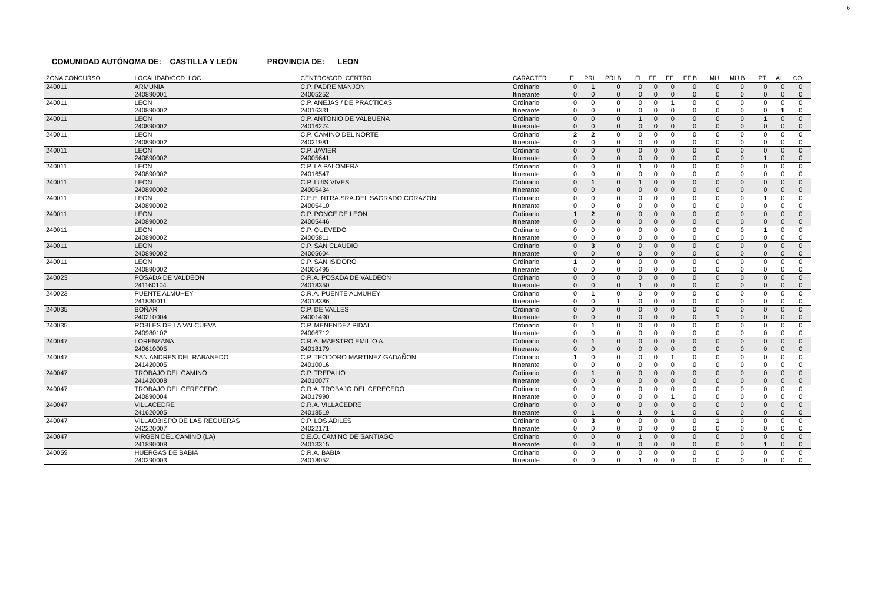6
COMUNIDAD AUTÓNOMA DE: CASTILLA Y LEÓN PROVINCIA DE: LEON
| ZONA CONCURSO | LOCALIDAD/COD. LOC | CENTRO/COD. CENTRO | CARACTER | EI | PRI | PRI B | FI | FF | EF | EF B | MU | MU B | PT | AL | CO |
| --- | --- | --- | --- | --- | --- | --- | --- | --- | --- | --- | --- | --- | --- | --- | --- |
| 240011 | ARMUNIA | C.P. PADRE MANJON | Ordinario | 0 | 1 | 0 | 0 | 0 | 0 | 0 | 0 | 0 | 0 | 0 | 0 |
| | 240890001 | 24005252 | Itinerante | 0 | 0 | 0 | 0 | 0 | 0 | 0 | 0 | 0 | 0 | 0 | 0 |
| 240011 | LEON | C.P. ANEJAS / DE PRACTICAS | Ordinario | 0 | 0 | 0 | 0 | 0 | 1 | 0 | 0 | 0 | 0 | 0 | 0 |
| | 240890002 | 24016331 | Itinerante | 0 | 0 | 0 | 0 | 0 | 0 | 0 | 0 | 0 | 0 | 1 | 0 |
| 240011 | LEON | C.P. ANTONIO DE VALBUENA | Ordinario | 0 | 0 | 0 | 1 | 0 | 0 | 0 | 0 | 0 | 1 | 0 | 0 |
| | 240890002 | 24016274 | Itinerante | 0 | 0 | 0 | 0 | 0 | 0 | 0 | 0 | 0 | 0 | 0 | 0 |
| 240011 | LEON | C.P. CAMINO DEL NORTE | Ordinario | 2 | 2 | 0 | 0 | 0 | 0 | 0 | 0 | 0 | 0 | 0 | 0 |
| | 240890002 | 24021981 | Itinerante | 0 | 0 | 0 | 0 | 0 | 0 | 0 | 0 | 0 | 0 | 0 | 0 |
| 240011 | LEON | C.P. JAVIER | Ordinario | 0 | 0 | 0 | 0 | 0 | 0 | 0 | 0 | 0 | 0 | 0 | 0 |
| | 240890002 | 24005641 | Itinerante | 0 | 0 | 0 | 0 | 0 | 0 | 0 | 0 | 0 | 1 | 0 | 0 |
| 240011 | LEON | C.P. LA PALOMERA | Ordinario | 0 | 0 | 0 | 1 | 0 | 0 | 0 | 0 | 0 | 0 | 0 | 0 |
| | 240890002 | 24016547 | Itinerante | 0 | 0 | 0 | 0 | 0 | 0 | 0 | 0 | 0 | 0 | 0 | 0 |
| 240011 | LEON | C.P. LUIS VIVES | Ordinario | 0 | 1 | 0 | 1 | 0 | 0 | 0 | 0 | 0 | 0 | 0 | 0 |
| | 240890002 | 24005434 | Itinerante | 0 | 0 | 0 | 0 | 0 | 0 | 0 | 0 | 0 | 0 | 0 | 0 |
| 240011 | LEON | C.E.E. NTRA.SRA.DEL SAGRADO CORAZON | Ordinario | 0 | 0 | 0 | 0 | 0 | 0 | 0 | 0 | 0 | 1 | 0 | 0 |
| | 240890002 | 24005410 | Itinerante | 0 | 0 | 0 | 0 | 0 | 0 | 0 | 0 | 0 | 0 | 0 | 0 |
| 240011 | LEON | C.P. PONCE DE LEON | Ordinario | 1 | 2 | 0 | 0 | 0 | 0 | 0 | 0 | 0 | 0 | 0 | 0 |
| | 240890002 | 24005446 | Itinerante | 0 | 0 | 0 | 0 | 0 | 0 | 0 | 0 | 0 | 0 | 0 | 0 |
| 240011 | LEON | C.P. QUEVEDO | Ordinario | 0 | 0 | 0 | 0 | 0 | 0 | 0 | 0 | 0 | 1 | 0 | 0 |
| | 240890002 | 24005811 | Itinerante | 0 | 0 | 0 | 0 | 0 | 0 | 0 | 0 | 0 | 0 | 0 | 0 |
| 240011 | LEON | C.P. SAN CLAUDIO | Ordinario | 0 | 3 | 0 | 0 | 0 | 0 | 0 | 0 | 0 | 0 | 0 | 0 |
| | 240890002 | 24005604 | Itinerante | 0 | 0 | 0 | 0 | 0 | 0 | 0 | 0 | 0 | 0 | 0 | 0 |
| 240011 | LEON | C.P. SAN ISIDORO | Ordinario | 1 | 0 | 0 | 0 | 0 | 0 | 0 | 0 | 0 | 0 | 0 | 0 |
| | 240890002 | 24005495 | Itinerante | 0 | 0 | 0 | 0 | 0 | 0 | 0 | 0 | 0 | 0 | 0 | 0 |
| 240023 | POSADA DE VALDEON | C.R.A. POSADA DE VALDEON | Ordinario | 0 | 0 | 0 | 0 | 0 | 0 | 0 | 0 | 0 | 0 | 0 | 0 |
| | 241160104 | 24018350 | Itinerante | 0 | 0 | 0 | 1 | 0 | 0 | 0 | 0 | 0 | 0 | 0 | 0 |
| 240023 | PUENTE ALMUHEY | C.R.A. PUENTE ALMUHEY | Ordinario | 0 | 1 | 0 | 0 | 0 | 0 | 0 | 0 | 0 | 0 | 0 | 0 |
| | 241830011 | 24018386 | Itinerante | 0 | 0 | 1 | 0 | 0 | 0 | 0 | 0 | 0 | 0 | 0 | 0 |
| 240035 | BOÑAR | C.P. DE VALLES | Ordinario | 0 | 0 | 0 | 0 | 0 | 0 | 0 | 0 | 0 | 0 | 0 | 0 |
| | 240210004 | 24001490 | Itinerante | 0 | 0 | 0 | 0 | 0 | 0 | 0 | 1 | 0 | 0 | 0 | 0 |
| 240035 | ROBLES DE LA VALCUEVA | C.P. MENENDEZ PIDAL | Ordinario | 0 | 1 | 0 | 0 | 0 | 0 | 0 | 0 | 0 | 0 | 0 | 0 |
| | 240980102 | 24006712 | Itinerante | 0 | 0 | 0 | 0 | 0 | 0 | 0 | 0 | 0 | 0 | 0 | 0 |
| 240047 | LORENZANA | C.R.A. MAESTRO EMILIO A. | Ordinario | 0 | 1 | 0 | 0 | 0 | 0 | 0 | 0 | 0 | 0 | 0 | 0 |
| | 240610005 | 24018179 | Itinerante | 0 | 0 | 0 | 0 | 0 | 0 | 0 | 0 | 0 | 0 | 0 | 0 |
| 240047 | SAN ANDRES DEL RABANEDO | C.P. TEODORO MARTINEZ GADAÑON | Ordinario | 1 | 0 | 0 | 0 | 0 | 1 | 0 | 0 | 0 | 0 | 0 | 0 |
| | 241420005 | 24010016 | Itinerante | 0 | 0 | 0 | 0 | 0 | 0 | 0 | 0 | 0 | 0 | 0 | 0 |
| 240047 | TROBAJO DEL CAMINO | C.P. TREPALIO | Ordinario | 0 | 1 | 0 | 0 | 0 | 0 | 0 | 0 | 0 | 0 | 0 | 0 |
| | 241420008 | 24010077 | Itinerante | 0 | 0 | 0 | 0 | 0 | 0 | 0 | 0 | 0 | 0 | 0 | 0 |
| 240047 | TROBAJO DEL CERECEDO | C.R.A. TROBAJO DEL CERECEDO | Ordinario | 0 | 0 | 0 | 0 | 0 | 0 | 0 | 0 | 0 | 0 | 0 | 0 |
| | 240890004 | 24017990 | Itinerante | 0 | 0 | 0 | 0 | 0 | 1 | 0 | 0 | 0 | 0 | 0 | 0 |
| 240047 | VILLACEDRE | C.R.A. VILLACEDRE | Ordinario | 0 | 0 | 0 | 0 | 0 | 0 | 0 | 0 | 0 | 0 | 0 | 0 |
| | 241620005 | 24018519 | Itinerante | 0 | 1 | 0 | 1 | 0 | 1 | 0 | 0 | 0 | 0 | 0 | 0 |
| 240047 | VILLAOBISPO DE LAS REGUERAS | C.P. LOS ADILES | Ordinario | 0 | 3 | 0 | 0 | 0 | 0 | 0 | 1 | 0 | 0 | 0 | 0 |
| | 242220007 | 24022171 | Itinerante | 0 | 0 | 0 | 0 | 0 | 0 | 0 | 0 | 0 | 0 | 0 | 0 |
| 240047 | VIRGEN DEL CAMINO (LA) | C.E.O. CAMINO DE SANTIAGO | Ordinario | 0 | 0 | 0 | 1 | 0 | 0 | 0 | 0 | 0 | 0 | 0 | 0 |
| | 241890008 | 24013315 | Itinerante | 0 | 0 | 0 | 0 | 0 | 0 | 0 | 0 | 0 | 1 | 0 | 0 |
| 240059 | HUERGAS DE BABIA | C.R.A. BABIA | Ordinario | 0 | 0 | 0 | 0 | 0 | 0 | 0 | 0 | 0 | 0 | 0 | 0 |
| | 240290003 | 24018052 | Itinerante | 0 | 0 | 0 | 1 | 0 | 0 | 0 | 0 | 0 | 0 | 0 | 0 |